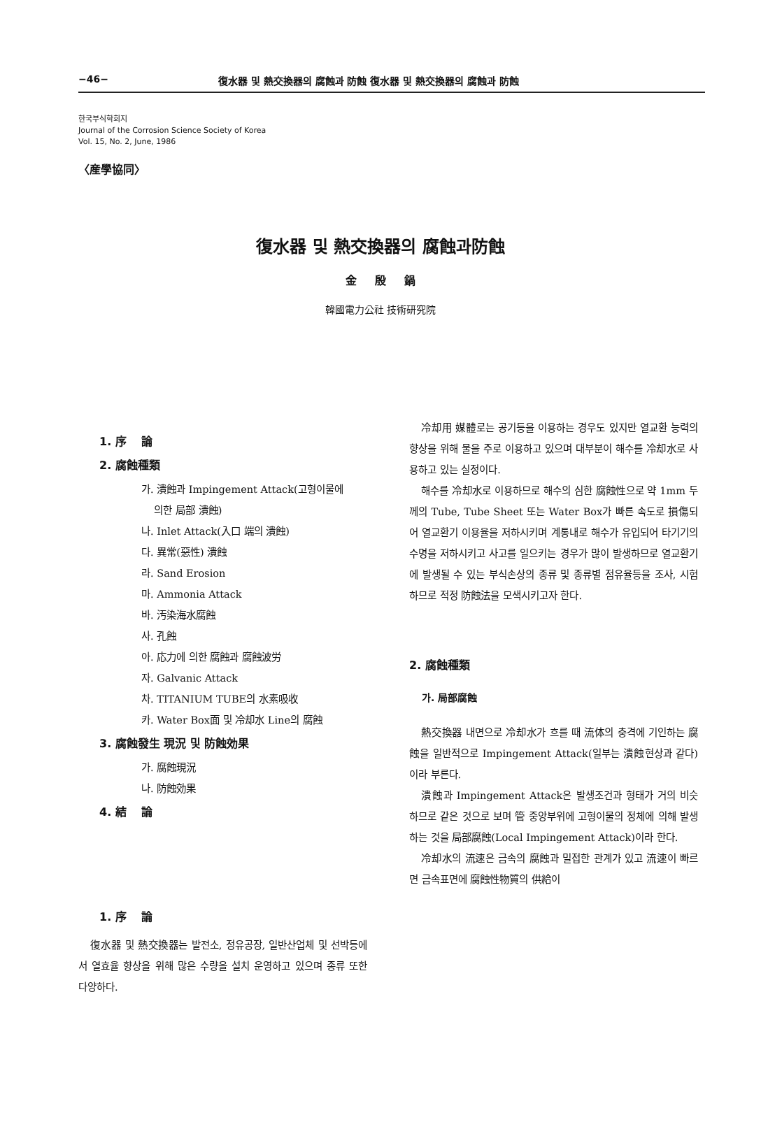−46− 復水器 및 熱交換器의 腐蝕과 防蝕 復水器 및 熱交換器의 腐蝕과 防蝕
한국부식학회지
Journal of the Corrosion Science Society of Korea
Vol. 15, No. 2, June, 1986
〈産學協同〉
復水器 및 熱交換器의 腐蝕과防蝕
金 殷 鍋
韓國電力公社 技術研究院
1. 序　 論
2. 腐蝕種類
가. 潰蝕과 Impingement Attack(고형이물에
의한 局部 潰蝕)
나. Inlet Attack(入口 端의 潰蝕)
다. 異常(惡性) 潰蝕
라. Sand Erosion
마. Ammonia Attack
바. 汚染海水腐蝕
사. 孔蝕
아. 応力에 의한 腐蝕과 腐蝕波労
자. Galvanic Attack
차. TITANIUM TUBE의 水素吸收
카. Water Box面 및 冷却水 Line의 腐蝕
3. 腐蝕發生 現況 및 防蝕効果
가. 腐蝕現況
나. 防蝕効果
4. 結　 論
1. 序　 論
復水器 및 熱交換器는 발전소, 정유공장, 일반산업체 및 선박등에서 열효율 향상을 위해 많은 수량을 설치 운영하고 있으며 종류 또한 다양하다.
冷却用 媒體로는 공기등을 이용하는 경우도 있지만 열교환 능력의 향상을 위해 물을 주로 이용하고 있으며 대부분이 해수를 冷却水로 사용하고 있는 실정이다.
해수를 冷却水로 이용하므로 해수의 심한 腐蝕性으로 약 1mm 두께의 Tube, Tube Sheet 또는 Water Box가 빠른 속도로 損傷되어 열교환기 이용율을 저하시키며 계통내로 해수가 유입되어 타기기의 수명을 저하시키고 사고를 일으키는 경우가 많이 발생하므로 열교환기에 발생될 수 있는 부식손상의 종류 및 종류별 점유율등을 조사, 시험하므로 적정 防蝕法을 모색시키고자 한다.
2. 腐蝕種類
가. 局部腐蝕
熱交換器 내면으로 冷却水가 흐를 때 流体의 충격에 기인하는 腐蝕을 일반적으로 Impingement Attack(일부는 潰蝕현상과 같다)이라 부른다.
潰蝕과 Impingement Attack은 발생조건과 형태가 거의 비슷하므로 같은 것으로 보며 管 중앙부위에 고형이물의 정체에 의해 발생하는 것을 局部腐蝕(Local Impingement Attack)이라 한다.
冷却水의 流速은 금속의 腐蝕과 밀접한 관계가 있고 流速이 빠르면 금속표면에 腐蝕性物質의 供給이